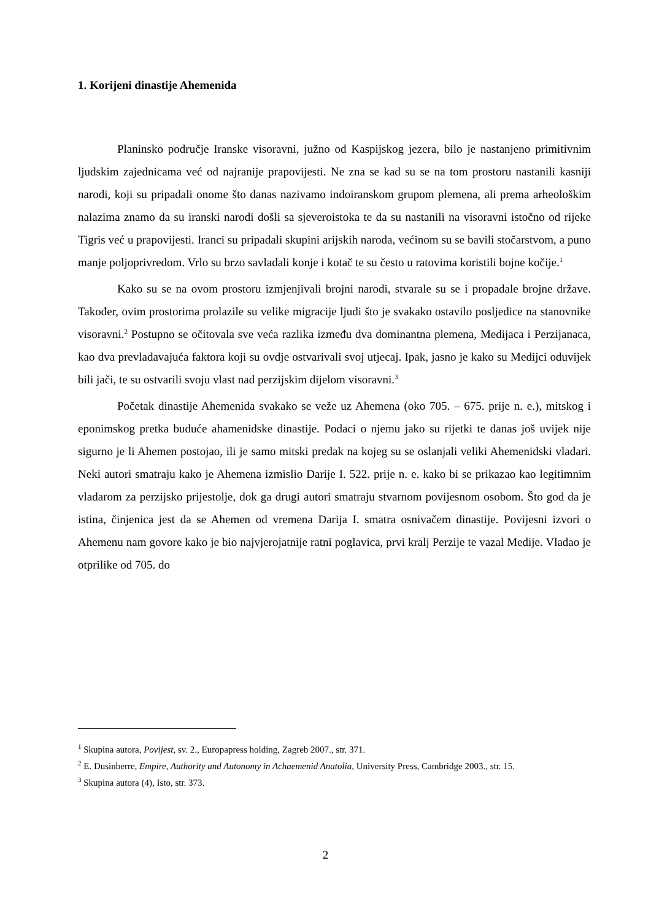1. Korijeni dinastije Ahemenida
Planinsko područje Iranske visoravni, južno od Kaspijskog jezera, bilo je nastanjeno primitivnim ljudskim zajednicama već od najranije prapovijesti. Ne zna se kad su se na tom prostoru nastanili kasniji narodi, koji su pripadali onome što danas nazivamo indoiranskom grupom plemena, ali prema arheološkim nalazima znamo da su iranski narodi došli sa sjeveroistoka te da su nastanili na visoravni istočno od rijeke Tigris već u prapovijesti. Iranci su pripadali skupini arijskih naroda, većinom su se bavili stočarstvom, a puno manje poljoprivredom. Vrlo su brzo savladali konje i kotač te su često u ratovima koristili bojne kočije.<sup>1</sup>
Kako su se na ovom prostoru izmjenjivali brojni narodi, stvarale su se i propadale brojne države. Također, ovim prostorima prolazile su velike migracije ljudi što je svakako ostavilo posljedice na stanovnike visoravni.<sup>2</sup> Postupno se očitovala sve veća razlika između dva dominantna plemena, Medijaca i Perzijanaca, kao dva prevladavajuća faktora koji su ovdje ostvarivali svoj utjecaj. Ipak, jasno je kako su Medijci oduvijek bili jači, te su ostvarili svoju vlast nad perzijskim dijelom visoravni.<sup>3</sup>
Početak dinastije Ahemenida svakako se veže uz Ahemena (oko 705. – 675. prije n. e.), mitskog i eponimskog pretka buduće ahamenidske dinastije. Podaci o njemu jako su rijetki te danas još uvijek nije sigurno je li Ahemen postojao, ili je samo mitski predak na kojeg su se oslanjali veliki Ahemenidski vladari. Neki autori smatraju kako je Ahemena izmislio Darije I. 522. prije n. e. kako bi se prikazao kao legitimnim vladarom za perzijsko prijestolje, dok ga drugi autori smatraju stvarnom povijesnom osobom. Što god da je istina, činjenica jest da se Ahemen od vremena Darija I. smatra osnivačem dinastije. Povijesni izvori o Ahemenu nam govore kako je bio najvjerojatnije ratni poglavica, prvi kralj Perzije te vazal Medije. Vladao je otprilike od 705. do
<sup>1</sup> Skupina autora, Povijest, sv. 2., Europapress holding, Zagreb 2007., str. 371.
<sup>2</sup> E. Dusinberre, Empire, Authority and Autonomy in Achaemenid Anatolia, University Press, Cambridge 2003., str. 15.
<sup>3</sup> Skupina autora (4), Isto, str. 373.
2